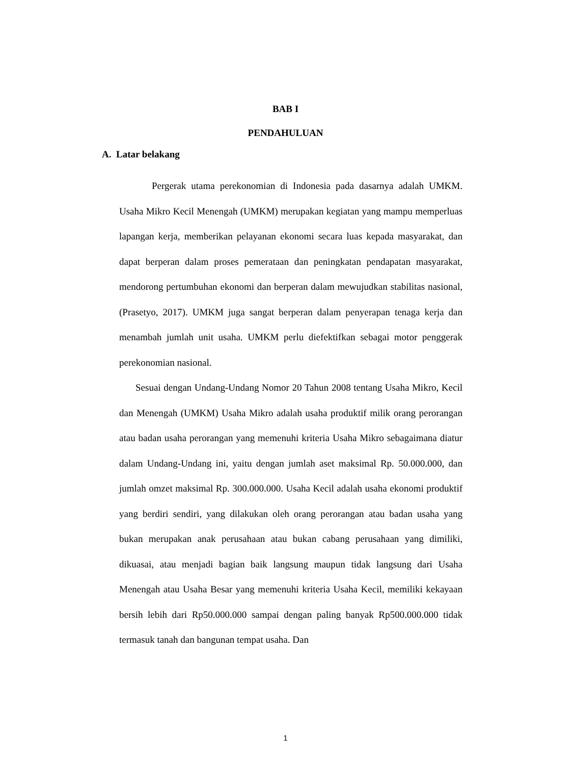BAB I
PENDAHULUAN
A. Latar belakang
Pergerak utama perekonomian di Indonesia pada dasarnya adalah UMKM. Usaha Mikro Kecil Menengah (UMKM) merupakan kegiatan yang mampu memperluas lapangan kerja, memberikan pelayanan ekonomi secara luas kepada masyarakat, dan dapat berperan dalam proses pemerataan dan peningkatan pendapatan masyarakat, mendorong pertumbuhan ekonomi dan berperan dalam mewujudkan stabilitas nasional, (Prasetyo, 2017). UMKM juga sangat berperan dalam penyerapan tenaga kerja dan menambah jumlah unit usaha. UMKM perlu diefektifkan sebagai motor penggerak perekonomian nasional.
Sesuai dengan Undang-Undang Nomor 20 Tahun 2008 tentang Usaha Mikro, Kecil dan Menengah (UMKM) Usaha Mikro adalah usaha produktif milik orang perorangan atau badan usaha perorangan yang memenuhi kriteria Usaha Mikro sebagaimana diatur dalam Undang-Undang ini, yaitu dengan jumlah aset maksimal Rp. 50.000.000, dan jumlah omzet maksimal Rp. 300.000.000. Usaha Kecil adalah usaha ekonomi produktif yang berdiri sendiri, yang dilakukan oleh orang perorangan atau badan usaha yang bukan merupakan anak perusahaan atau bukan cabang perusahaan yang dimiliki, dikuasai, atau menjadi bagian baik langsung maupun tidak langsung dari Usaha Menengah atau Usaha Besar yang memenuhi kriteria Usaha Kecil, memiliki kekayaan bersih lebih dari Rp50.000.000 sampai dengan paling banyak Rp500.000.000 tidak termasuk tanah dan bangunan tempat usaha. Dan
1